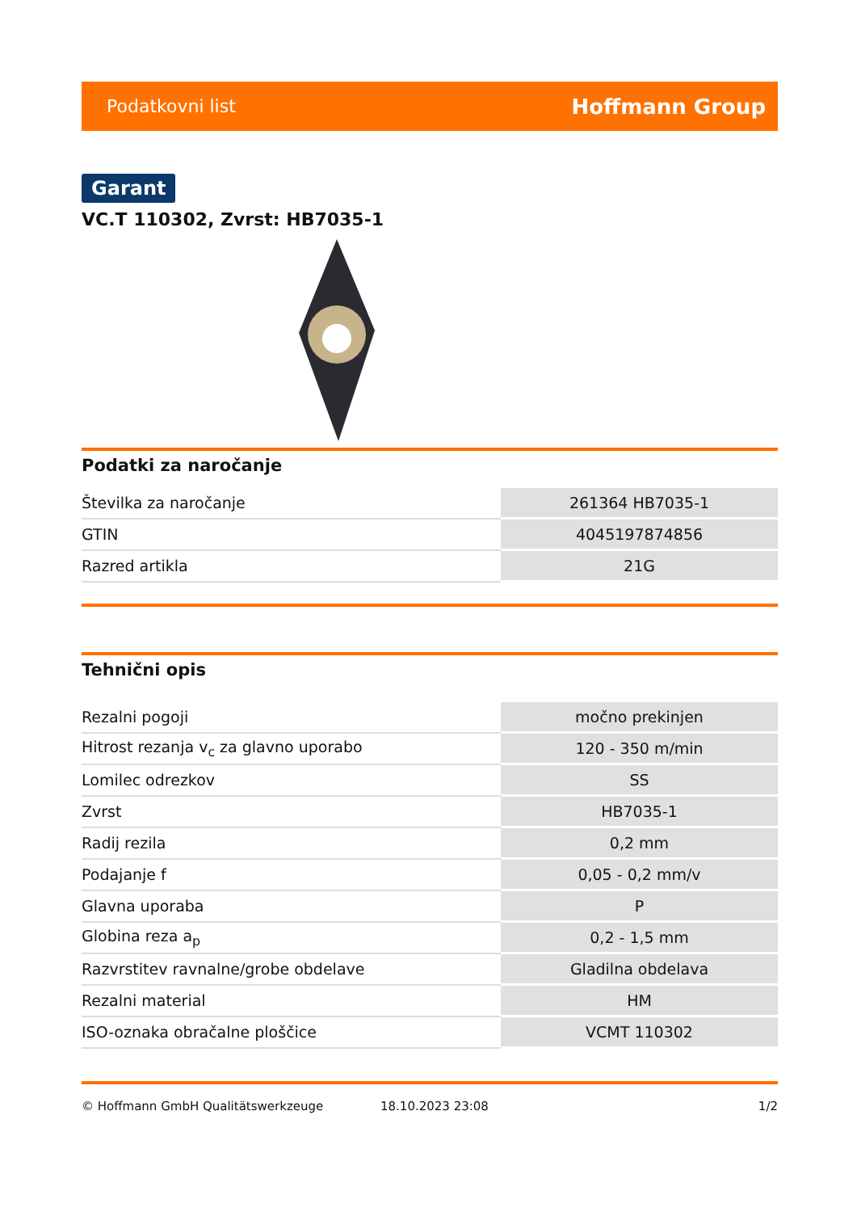Podatkovni list Hoffmann Group
Garant
VC.T 110302, Zvrst: HB7035-1
Podatki za naročanje
| Številka za naročanje | 261364 HB7035-1 |
| GTIN | 4045197874856 |
| Razred artikla | 21G |
Tehnični opis
| Rezalni pogoji | močno prekinjen |
| Hitrost rezanja v<sub>c</sub> za glavno uporabo | 120 - 350 m/min |
| Lomilec odrezkov | SS |
| Zvrst | HB7035-1 |
| Radij rezila | 0,2 mm |
| Podajanje f | 0,05 - 0,2 mm/v |
| Glavna uporaba | P |
| Globina reza a<sub>p</sub> | 0,2 - 1,5 mm |
| Razvrstitev ravnalne/grobe obdelave | Gladilna obdelava |
| Rezalni material | HM |
| ISO-oznaka obračalne ploščice | VCMT 110302 |
© Hoffmann GmbH Qualitätswerkzeuge 18.10.2023 23:08 1/2